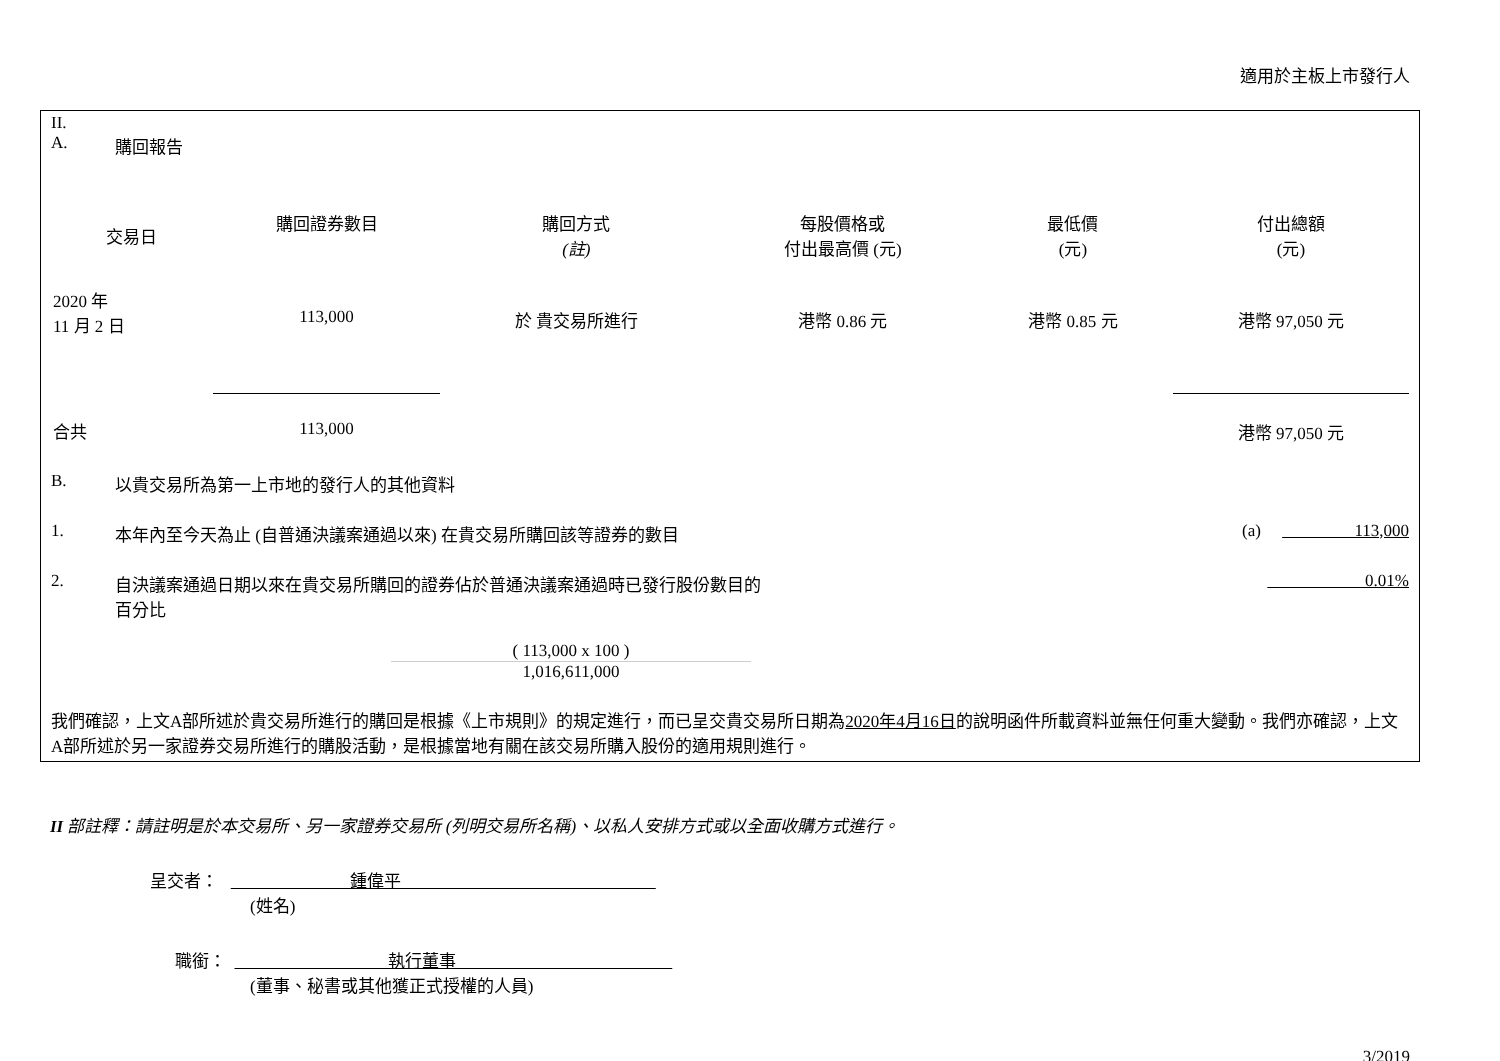適用於主板上市發行人
II.
A. 購回報告
| 交易日 | 購回證券數目 | 購回方式 (註) | 每股價格或 付出最高價 (元) | 最低價 (元) | 付出總額 (元) |
| --- | --- | --- | --- | --- | --- |
| 2020 年 11 月 2 日 | 113,000 | 於 貴交易所進行 | 港幣 0.86 元 | 港幣 0.85 元 | 港幣 97,050 元 |
| 合共 | 113,000 | | | | 港幣 97,050 元 |
B. 以貴交易所為第一上市地的發行人的其他資料
1. 本年內至今天為止 (自普通決議案通過以來) 在貴交易所購回該等證券的數目 (a) 113,000
2. 自決議案通過日期以來在貴交易所購回的證券佔於普通決議案通過時已發行股份數目的
百分比 0.01%
( 113,000 x 100 )
1,016,611,000
我們確認，上文A部所述於貴交易所進行的購回是根據《上市規則》的規定進行，而已呈交貴交易所日期為2020年4月16日的說明函件所載資料並無任何重大變動。我們亦確認，上文A部所述於另一家證券交易所進行的購股活動，是根據當地有關在該交易所購入股份的適用規則進行。
II 部註釋：請註明是於本交易所、另一家證券交易所 (列明交易所名稱)、以私人安排方式或以全面收購方式進行。
呈交者： 鍾偉平
(姓名)
職銜： 執行董事
(董事、秘書或其他獲正式授權的人員)
3/2019